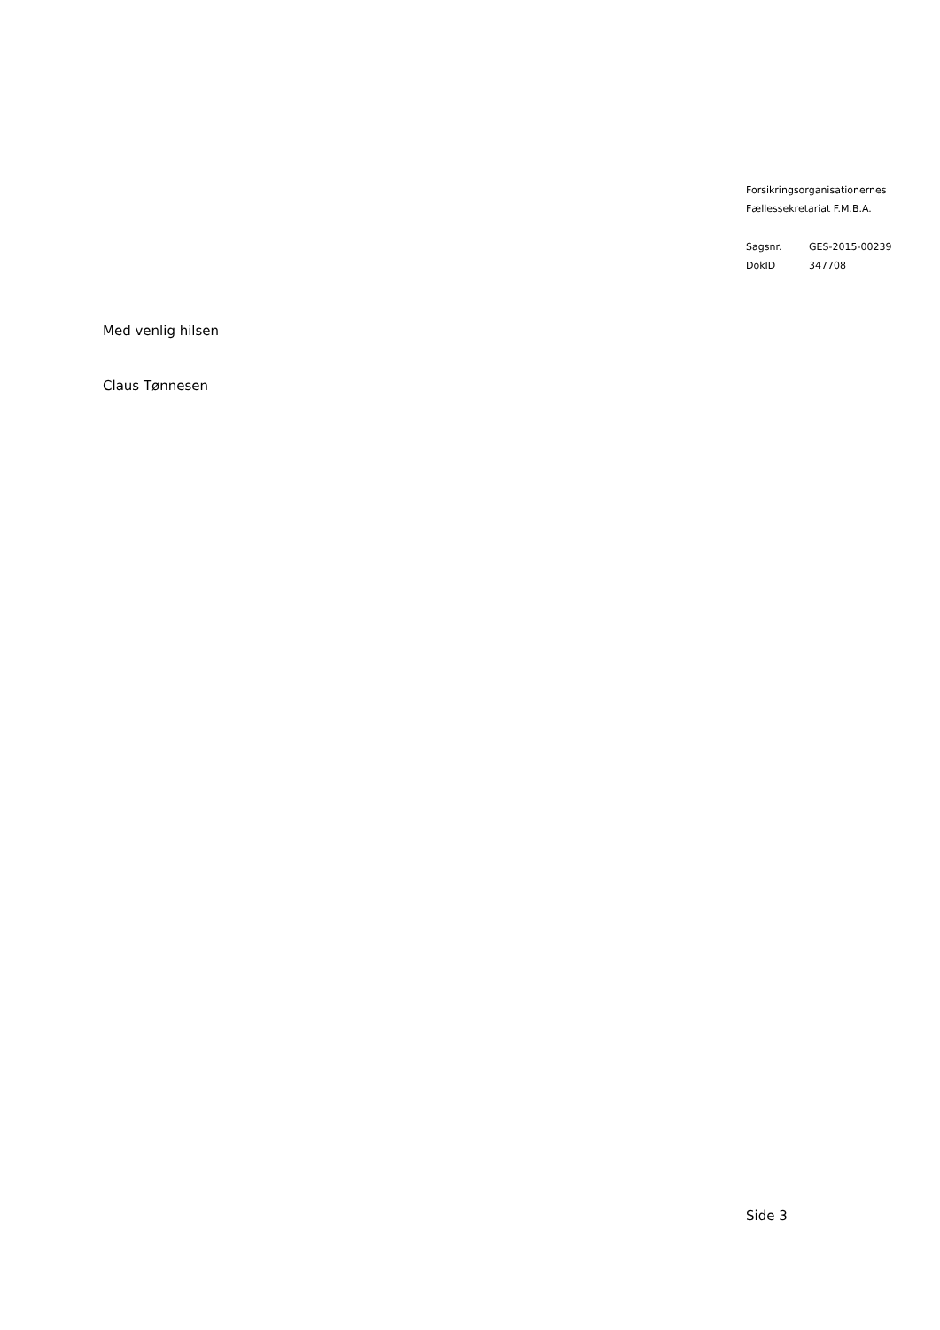Forsikringsorganisationernes
Fællessekretariat F.M.B.A.
| Sagsnr. | GES-2015-00239 |
| DokID | 347708 |
Med venlig hilsen
Claus Tønnesen
Side 3